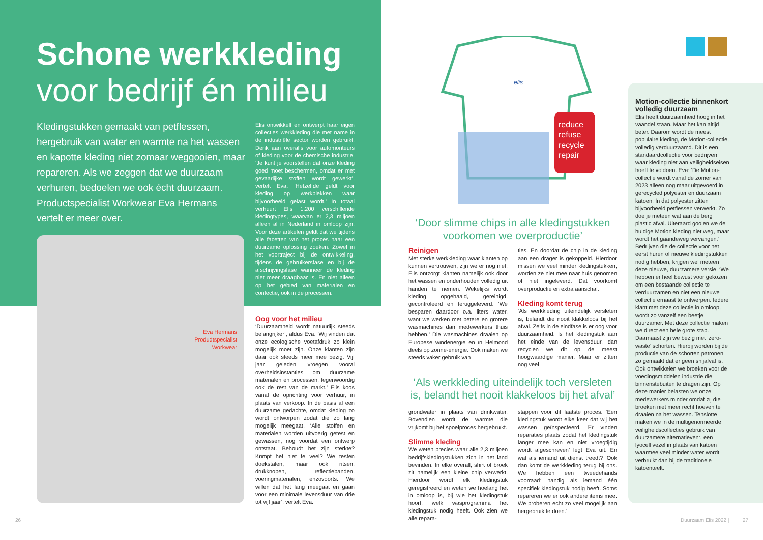Schone werkkleding
voor bedrijf én milieu
Kledingstukken gemaakt van petflessen, hergebruik van water en warmte na het wassen en kapotte kleding niet zomaar weggooien, maar repareren. Als we zeggen dat we duurzaam verhuren, bedoelen we ook écht duurzaam. Productspecialist Workwear Eva Hermans vertelt er meer over.
Eva Hermans Produdtspecialist Workwear
Elis ontwikkelt en ontwerpt haar eigen collecties werkkleding die met name in de industriële sector worden gebruikt. Denk aan overalls voor automonteurs of kleding voor de chemische industrie. ‘Je kunt je voorstellen dat onze kleding goed moet beschermen, omdat er met gevaarlijke stoffen wordt gewerkt’, vertelt Eva. ‘Hetzelfde geldt voor kleding op werkplekken waar bijvoorbeeld gelast wordt.’ In totaal verhuurt Elis 1.200 verschillende kledingtypes, waarvan er 2,3 miljoen alleen al in Nederland in omloop zijn. Voor deze artikelen geldt dat we tijdens alle facetten van het proces naar een duurzame oplossing zoeken. Zowel in het voortraject bij de ontwikkeling, tijdens de gebruikersfase en bij de afschrijvingsfase wanneer de kleding niet meer draagbaar is. En niet alleen op het gebied van materialen en confectie, ook in de processen.
Oog voor het milieu
‘Duurzaamheid wordt natuurlijk steeds belangrijker’, aldus Eva. ‘Wij vinden dat onze ecologische voetafdruk zo klein mogelijk moet zijn. Onze klanten zijn daar ook steeds meer mee bezig. Vijf jaar geleden vroegen vooral overheidsinstanties om duurzame materialen en processen, tegenwoordig ook de rest van de markt.’ Elis koos vanaf de oprichting voor verhuur, in plaats van verkoop. In de basis al een duurzame gedachte, omdat kleding zo wordt ontworpen zodat die zo lang mogelijk meegaat. ‘Alle stoffen en materialen worden uitvoerig getest en gewassen, nog voordat een ontwerp ontstaat. Behoudt het zijn sterkte? Krimpt het niet te veel? We testen doekstalen, maar ook ritsen, drukknopen, reflectiebanden, voeringmaterialen, enzovoorts. We willen dat het lang meegaat en gaan voor een minimale levensduur van drie tot vijf jaar’, vertelt Eva.
elis
reduce
refuse
recycle
repair
‘Door slimme chips in alle kledingstukken voorkomen we overproductie’
Reinigen
Met sterke werkkleding waar klanten op kunnen vertrouwen, zijn we er nog niet. Elis ontzorgt klanten namelijk ook door het wassen en onderhouden volledig uit handen te nemen. Wekelijks wordt kleding opgehaald, gereinigd, gecontroleerd en teruggeleverd. ‘We besparen daardoor o.a. liters water, want we werken met betere en grotere wasmachines dan medewerkers thuis hebben.’ Die wasmachines draaien op Europese windenergie en in Helmond deels op zonne-energie. Ook maken we steeds vaker gebruik van
ties. En doordat de chip in de kleding aan een drager is gekoppeld. Hierdoor missen we veel minder kledingstukken, worden ze niet mee naar huis genomen of niet ingeleverd. Dat voorkomt overproductie en extra aanschaf.
Kleding komt terug
‘Als werkkleding uiteindelijk versleten is, belandt die nooit klakkeloos bij het afval. Zelfs in de eindfase is er oog voor duurzaamheid. Is het kledingstuk aan het einde van de levensduur, dan recyclen we dit op de meest hoogwaardige manier. Maar er zitten nog veel
‘Als werkkleding uiteindelijk toch versleten is, belandt het nooit klakkeloos bij het afval’
grondwater in plaats van drinkwater. Bovendien wordt de warmte die vrijkomt bij het spoelproces hergebruikt.
Slimme kleding
We weten precies waar alle 2,3 miljoen bedrijfskledingstukken zich in het land bevinden. In elke overall, shirt of broek zit namelijk een kleine chip verwerkt. Hierdoor wordt elk kledingstuk geregistreerd en weten we hoelang het in omloop is, bij wie het kledingstuk hoort, welk wasprogramma het kledingstuk nodig heeft. Ook zien we alle repara-
stappen voor dit laatste proces. ‘Een kledingstuk wordt elke keer dat wij het wassen geïnspecteerd. Er vinden reparaties plaats zodat het kledingstuk langer mee kan en niet vroegtijdig wordt afgeschreven’ legt Eva uit. En wat als iemand uit dienst treedt? ‘Ook dan komt de werkkleding terug bij ons. We hebben een tweedehands voorraad: handig als iemand één specifiek kledingstuk nodig heeft. Soms repareren we er ook andere items mee. We proberen echt zo veel mogelijk aan hergebruik te doen.’
Motion-collectie binnenkort volledig duurzaam
Elis heeft duurzaamheid hoog in het vaandel staan. Maar het kan altijd beter. Daarom wordt de meest populaire kleding, de Motion-collectie, volledig verduurzaamd. Dit is een standaardcollectie voor bedrijven waar kleding niet aan veiligheidseisen hoeft te voldoen. Eva: ‘De Motion-collectie wordt vanaf de zomer van 2023 alleen nog maar uitgevoerd in gerecycled polyester en duurzaam katoen. In dat polyester zitten bijvoorbeeld petflessen verwerkt. Zo doe je meteen wat aan de berg plastic afval. Uiteraard gooien we de huidige Motion kleding niet weg, maar wordt het gaandeweg vervangen.’ Bedrijven die de collectie voor het eerst huren of nieuwe kledingstukken nodig hebben, krijgen wel meteen deze nieuwe, duurzamere versie. ‘We hebben er heel bewust voor gekozen om een bestaande collectie te verduurzamen en niet een nieuwe collectie ernaast te ontwerpen. Iedere klant met deze collectie in omloop, wordt zo vanzelf een beetje duurzamer. Met deze collectie maken we direct een hele grote stap. Daarnaast zijn we bezig met ‘zero-waste’ schorten. Hierbij worden bij de productie van de schorten patronen zo gemaakt dat er geen snijafval is. Ook ontwikkelen we broeken voor de voedingsmiddelen industrie die binnenstebuiten te dragen zijn. Op deze manier belasten we onze medewerkers minder omdat zij die broeken niet meer recht hoeven te draaien na het wassen. Tenslotte maken we in de multigenormeerde veiligheidscollecties gebruik van duurzamere alternatieven:. een lyocell vezel in plaats van katoen waarmee veel minder water wordt verbruikt dan bij de traditionele katoenteelt.
26 Duurzaam Elis 2022 | 27